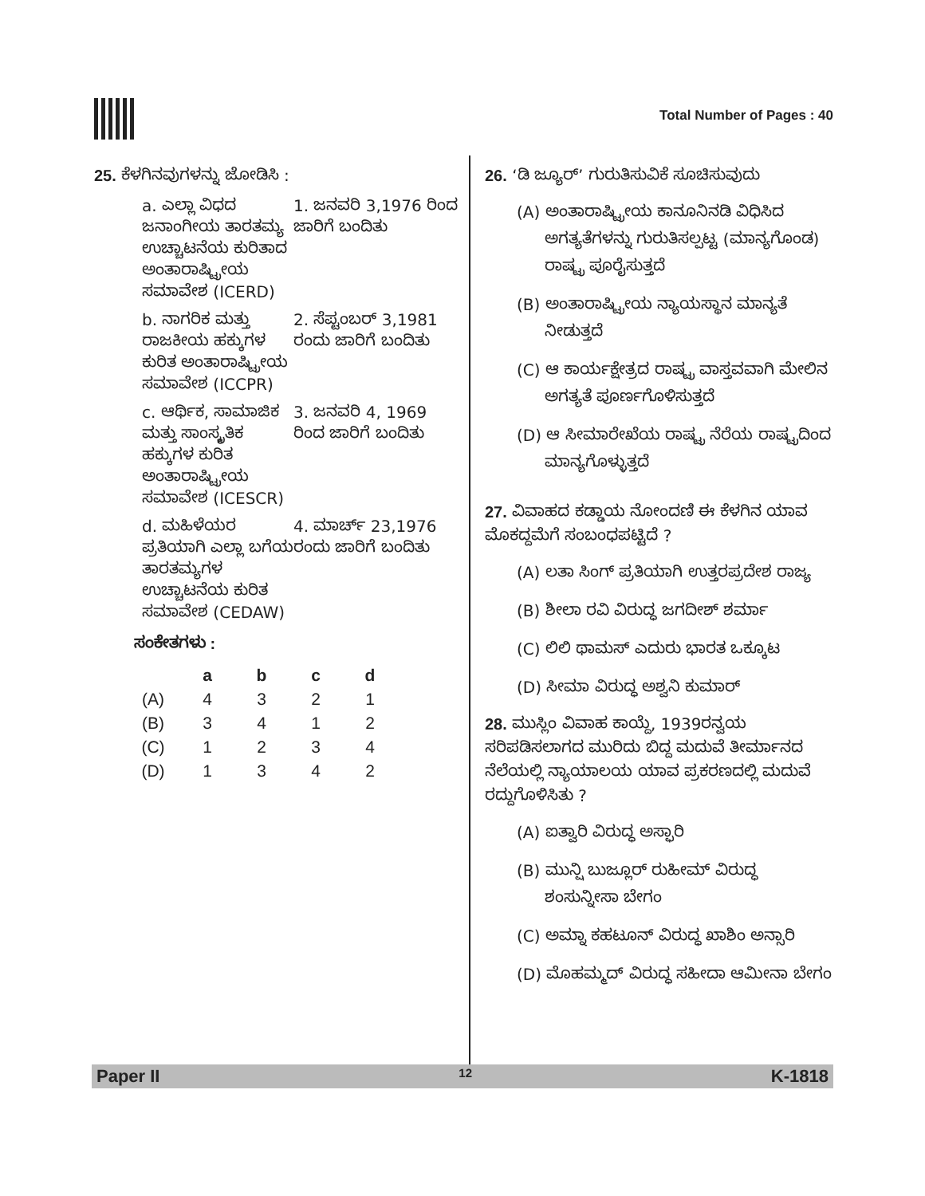Total Number of Pages : 40
25. ಕೆಳಗಿನವುಗಳನ್ನು ಜೋಡಿಸಿ :
a. ಎಲ್ಲಾ ವಿಧದ ಜನಾಂಗೀಯ ತಾರತಮ್ಯ ಉಚ್ಚಾಟನೆಯ ಕುರಿತಾದ ಅಂತಾರಾಷ್ಟ್ರೀಯ ಸಮಾವೇಶ (ICERD)
1. ಜನವರಿ 3,1976 ರಿಂದ ಜಾರಿಗೆ ಬಂದಿತು
b. ನಾಗರಿಕ ಮತ್ತು ರಾಜಕೀಯ ಹಕ್ಕುಗಳ ಕುರಿತ ಅಂತಾರಾಷ್ಟ್ರೀಯ ಸಮಾವೇಶ (ICCPR)
2. ಸೆಪ್ಟಂಬರ್ 3,1981 ರಂದು ಜಾರಿಗೆ ಬಂದಿತು
c. ಆರ್ಥಿಕ, ಸಾಮಾಜಿಕ ಮತ್ತು ಸಾಂಸ್ಕೃತಿಕ ಹಕ್ಕುಗಳ ಕುರಿತ ಅಂತಾರಾಷ್ಟ್ರೀಯ ಸಮಾವೇಶ (ICESCR)
3. ಜನವರಿ 4, 1969 ರಿಂದ ಜಾರಿಗೆ ಬಂದಿತು
d. ಮಹಿಳೆಯರ ಪ್ರತಿಯಾಗಿ ಎಲ್ಲಾ ಬಗೆಯ ತಾರತಮ್ಯಗಳ ಉಚ್ಚಾಟನೆಯ ಕುರಿತ ಸಮಾವೇಶ (CEDAW)
4. ಮಾರ್ಚ್ 23,1976 ರಂದು ಜಾರಿಗೆ ಬಂದಿತು
ಸಂಕೇತಗಳು :
| | a | b | c | d |
| --- | --- | --- | --- | --- |
| (A) | 4 | 3 | 2 | 1 |
| (B) | 3 | 4 | 1 | 2 |
| (C) | 1 | 2 | 3 | 4 |
| (D) | 1 | 3 | 4 | 2 |
26. ‘ಡಿ ಜ್ಯೂರ್’ ಗುರುತಿಸುವಿಕೆ ಸೂಚಿಸುವುದು
(A) ಅಂತಾರಾಷ್ಟ್ರೀಯ ಕಾನೂನಿನಡಿ ವಿಧಿಸಿದ ಅಗತ್ಯತೆಗಳನ್ನು ಗುರುತಿಸಲ್ಪಟ್ಟ (ಮಾನ್ಯಗೊಂಡ) ರಾಷ್ಟ್ರ ಪೂರೈಸುತ್ತದೆ
(B) ಅಂತಾರಾಷ್ಟ್ರೀಯ ನ್ಯಾಯಸ್ಥಾನ ಮಾನ್ಯತೆ ನೀಡುತ್ತದೆ
(C) ಆ ಕಾರ್ಯಕ್ಷೇತ್ರದ ರಾಷ್ಟ್ರ ವಾಸ್ತವವಾಗಿ ಮೇಲಿನ ಅಗತ್ಯತೆ ಪೂರ್ಣಗೊಳಿಸುತ್ತದೆ
(D) ಆ ಸೀಮಾರೇಖೆಯ ರಾಷ್ಟ್ರ ನೆರೆಯ ರಾಷ್ಟ್ರದಿಂದ ಮಾನ್ಯಗೊಳ್ಳುತ್ತದೆ
27. ವಿವಾಹದ ಕಡ್ಡಾಯ ನೋಂದಣಿ ಈ ಕೆಳಗಿನ ಯಾವ ಮೊಕದ್ದಮೆಗೆ ಸಂಬಂಧಪಟ್ಟಿದೆ ?
(A) ಲತಾ ಸಿಂಗ್ ಪ್ರತಿಯಾಗಿ ಉತ್ತರಪ್ರದೇಶ ರಾಜ್ಯ
(B) ಶೀಲಾ ರವಿ ವಿರುದ್ಧ ಜಗದೀಶ್ ಶರ್ಮಾ
(C) ಲಿಲಿ ಥಾಮಸ್ ಎದುರು ಭಾರತ ಒಕ್ಕೂಟ
(D) ಸೀಮಾ ವಿರುದ್ಧ ಅಶ್ವನಿ ಕುಮಾರ್
28. ಮುಸ್ಲಿಂ ವಿವಾಹ ಕಾಯ್ದೆ, 1939ರನ್ವಯ ಸರಿಪಡಿಸಲಾಗದ ಮುರಿದು ಬಿದ್ದ ಮದುವೆ ತೀರ್ಮಾನದ ನೆಲೆಯಲ್ಲಿ ನ್ಯಾಯಾಲಯ ಯಾವ ಪ್ರಕರಣದಲ್ಲಿ ಮದುವೆ ರದ್ದುಗೊಳಿಸಿತು ?
(A) ಐತ್ವಾರಿ ವಿರುದ್ಧ ಅಸ್ಫಾರಿ
(B) ಮುನ್ಷಿ ಬುಜ್ಲೂರ್ ರುಹೀಮ್ ವಿರುದ್ಧ ಶಂಸುನ್ನೀಸಾ ಬೇಗಂ
(C) ಅಮ್ನಾ ಕಹಟೂನ್ ವಿರುದ್ಧ ಖಾಶಿಂ ಅನ್ಸಾರಿ
(D) ಮೊಹಮ್ಮದ್ ವಿರುದ್ಧ ಸಹೀದಾ ಆಮೀನಾ ಬೇಗಂ
Paper II 12 K-1818